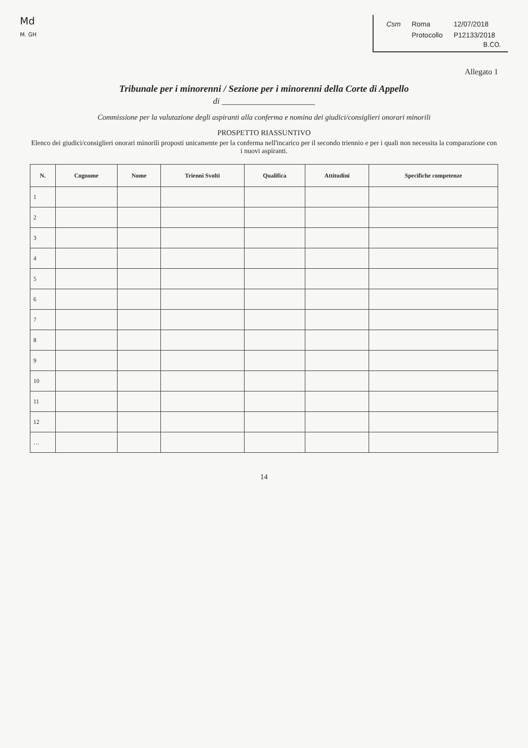Md
M. GH
| Csm | Roma | 12/07/2018 |
| | Protocollo | P12133/2018 |
B.CO.
Allegato 1
Tribunale per i minorenni / Sezione per i minorenni della Corte di Appello
di ______________________
Commissione per la valutazione degli aspiranti alla conferma e nomina dei giudici/consiglieri onorari minorili
PROSPETTO RIASSUNTIVO
Elenco dei giudici/consiglieri onorari minorili proposti unicamente per la conferma nell'incarico per il secondo triennio e per i quali non necessita la comparazione con i nuovi aspiranti.
| N. | Cognome | Nome | Trienni Svolti | Qualifica | Attitudini | Specifiche competenze |
| --- | --- | --- | --- | --- | --- | --- |
| 1 | | | | | | |
| 2 | | | | | | |
| 3 | | | | | | |
| 4 | | | | | | |
| 5 | | | | | | |
| 6 | | | | | | |
| 7 | | | | | | |
| 8 | | | | | | |
| 9 | | | | | | |
| 10 | | | | | | |
| 11 | | | | | | |
| 12 | | | | | | |
| … | | | | | | |
14